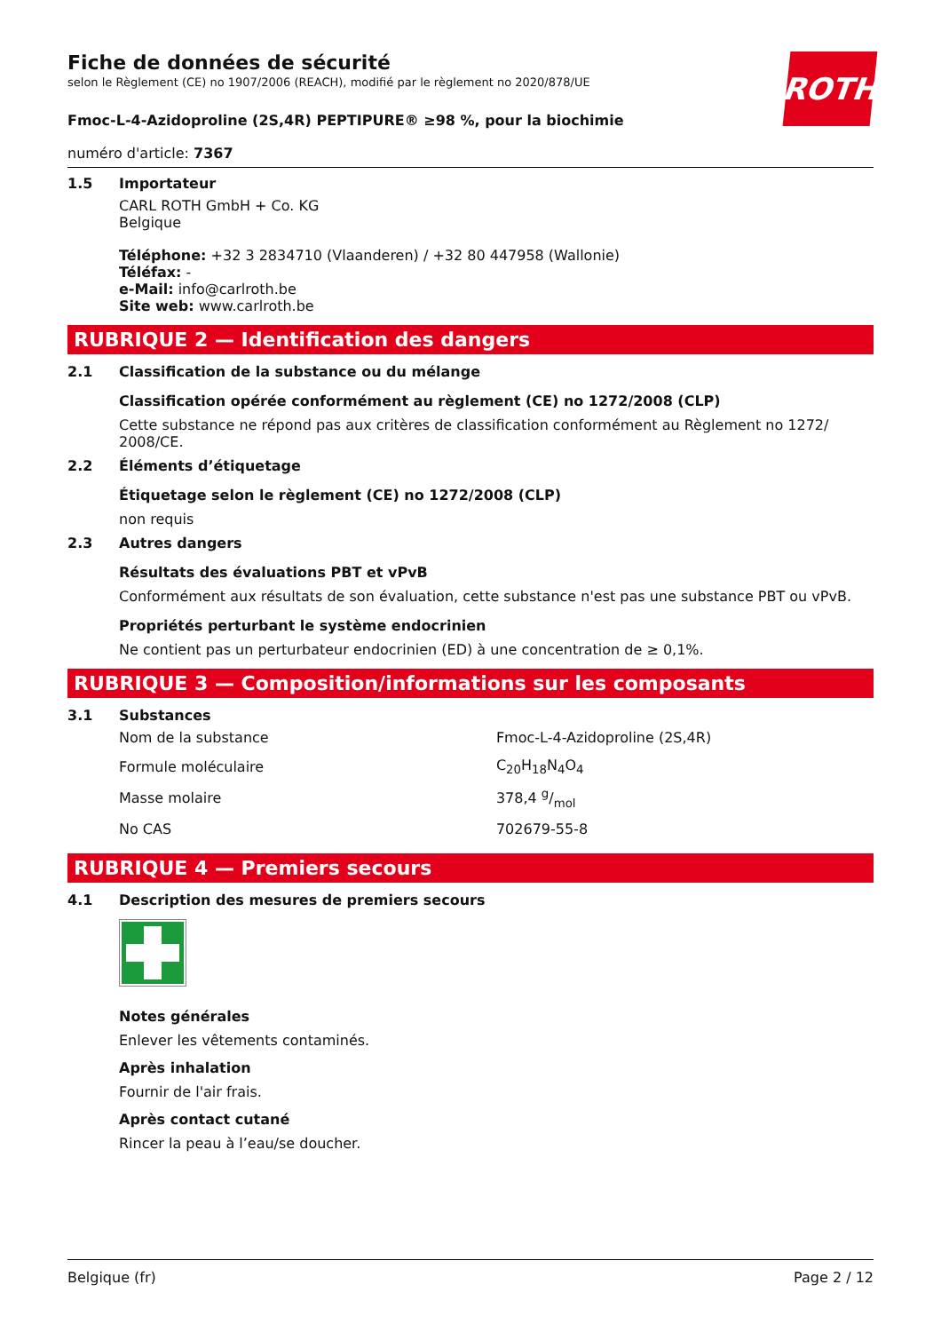ROTH
Fiche de données de sécurité
selon le Règlement (CE) no 1907/2006 (REACH), modifié par le règlement no 2020/878/UE
Fmoc-L-4-Azidoproline (2S,4R) PEPTIPURE® ≥98 %, pour la biochimie
numéro d'article: 7367
1.5 Importateur
CARL ROTH GmbH + Co. KG
Belgique
Téléphone: +32 3 2834710 (Vlaanderen) / +32 80 447958 (Wallonie)
Téléfax: -
e-Mail: info@carlroth.be
Site web: www.carlroth.be
RUBRIQUE 2 — Identification des dangers
2.1 Classification de la substance ou du mélange
Classification opérée conformément au règlement (CE) no 1272/2008 (CLP)
Cette substance ne répond pas aux critères de classification conformément au Règlement no 1272/ 2008/CE.
2.2 Éléments d’étiquetage
Étiquetage selon le règlement (CE) no 1272/2008 (CLP)
non requis
2.3 Autres dangers
Résultats des évaluations PBT et vPvB
Conformément aux résultats de son évaluation, cette substance n'est pas une substance PBT ou vPvB.
Propriétés perturbant le système endocrinien
Ne contient pas un perturbateur endocrinien (ED) à une concentration de ≥ 0,1%.
RUBRIQUE 3 — Composition/informations sur les composants
3.1 Substances
| Nom de la substance | Fmoc-L-4-Azidoproline (2S,4R) |
| Formule moléculaire | C<sub>20</sub>H<sub>18</sub>N<sub>4</sub>O<sub>4</sub> |
| Masse molaire | 378,4 g/mol |
| No CAS | 702679-55-8 |
RUBRIQUE 4 — Premiers secours
4.1 Description des mesures de premiers secours
Notes générales
Enlever les vêtements contaminés.
Après inhalation
Fournir de l'air frais.
Après contact cutané
Rincer la peau à l’eau/se doucher.
Belgique (fr) Page 2 / 12